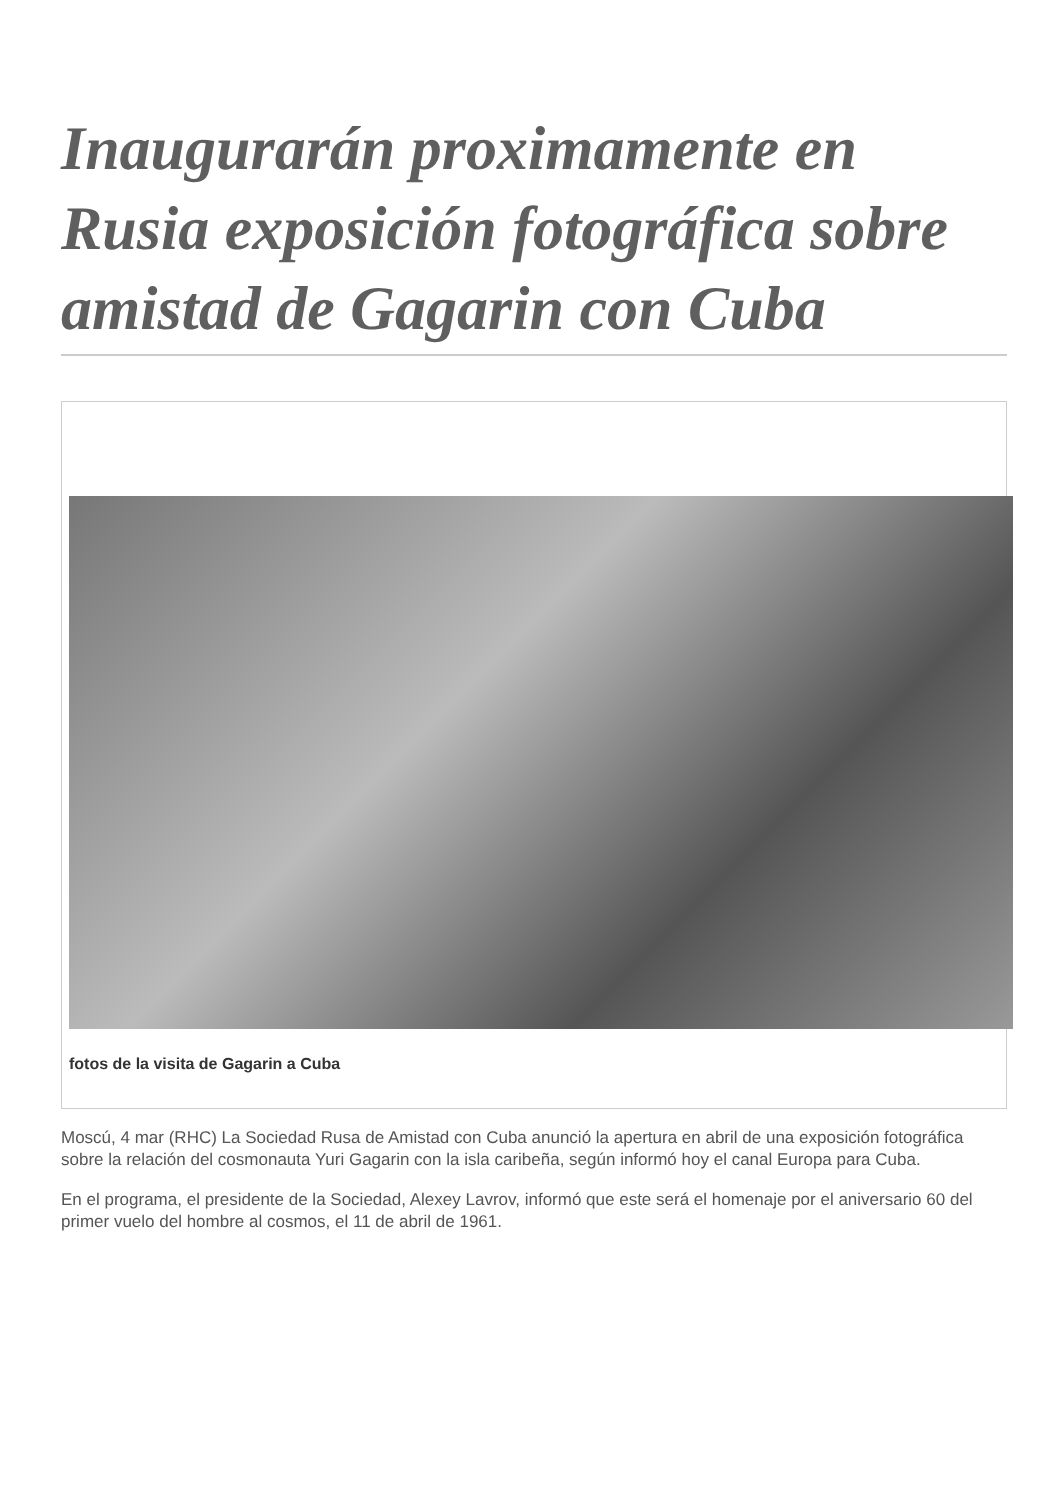Inaugurarán proximamente en Rusia exposición fotográfica sobre amistad de Gagarin con Cuba
fotos de la visita de Gagarin a Cuba
Moscú, 4 mar (RHC) La Sociedad Rusa de Amistad con Cuba anunció la apertura en abril de una exposición fotográfica sobre la relación del cosmonauta Yuri Gagarin con la isla caribeña, según informó hoy el canal Europa para Cuba.
En el programa, el presidente de la Sociedad, Alexey Lavrov, informó que este será el homenaje por el aniversario 60 del primer vuelo del hombre al cosmos, el 11 de abril de 1961.